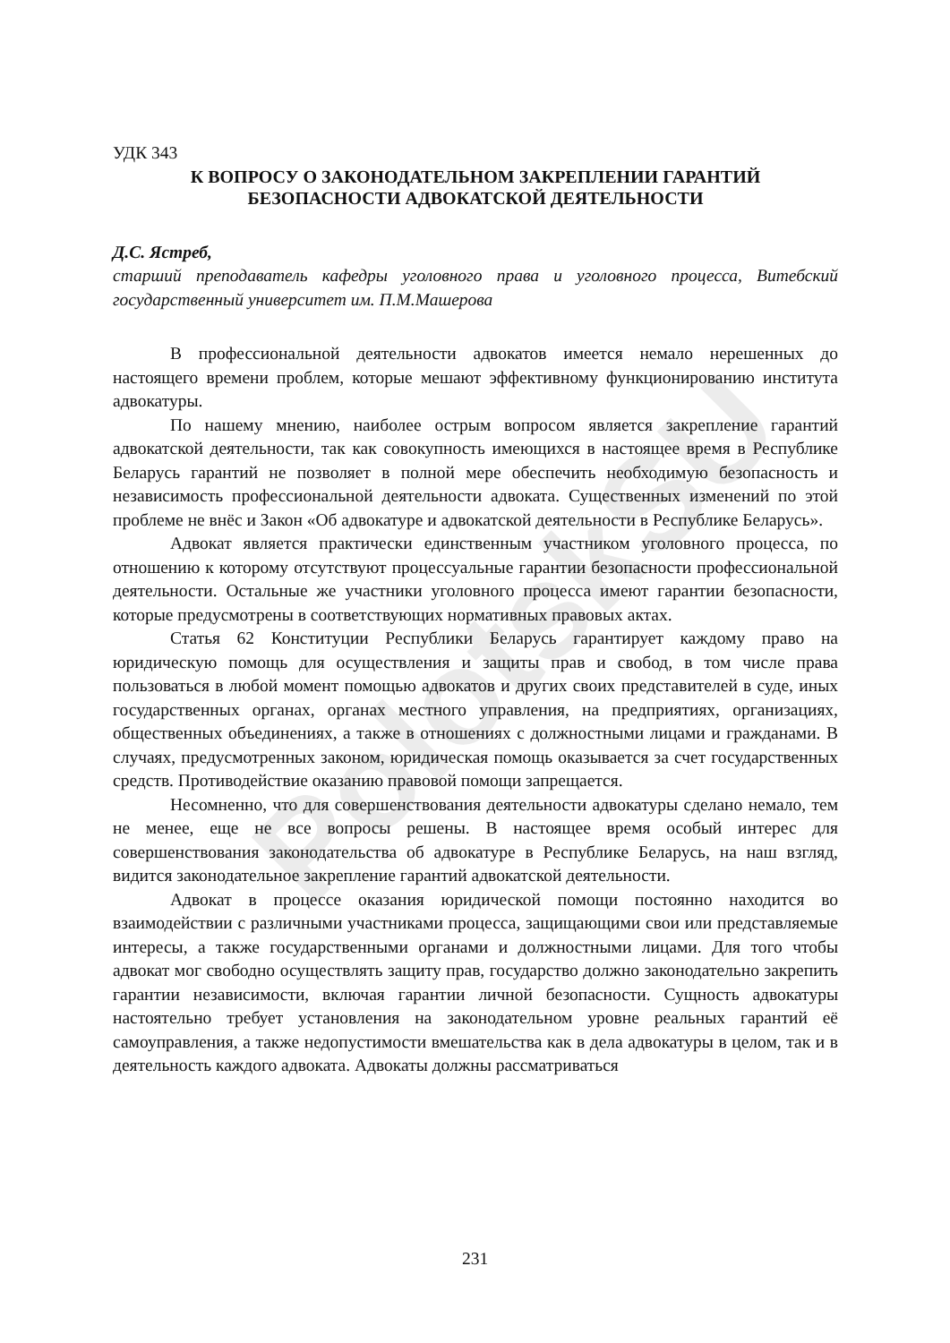PolotskSU
УДК 343
К ВОПРОСУ О ЗАКОНОДАТЕЛЬНОМ ЗАКРЕПЛЕНИИ ГАРАНТИЙ
БЕЗОПАСНОСТИ АДВОКАТСКОЙ ДЕЯТЕЛЬНОСТИ
Д.С. Ястреб,
старший преподаватель кафедры уголовного права и уголовного процесса, Витебский государственный университет им. П.М.Машерова
В профессиональной деятельности адвокатов имеется немало нерешенных до настоящего времени проблем, которые мешают эффективному функционированию института адвокатуры.
По нашему мнению, наиболее острым вопросом является закрепление гарантий адвокатской деятельности, так как совокупность имеющихся в настоящее время в Республике Беларусь гарантий не позволяет в полной мере обеспечить необходимую безопасность и независимость профессиональной деятельности адвоката. Существенных изменений по этой проблеме не внёс и Закон «Об адвокатуре и адвокатской деятельности в Республике Беларусь».
Адвокат является практически единственным участником уголовного процесса, по отношению к которому отсутствуют процессуальные гарантии безопасности профессиональной деятельности. Остальные же участники уголовного процесса имеют гарантии безопасности, которые предусмотрены в соответствующих нормативных правовых актах.
Статья 62 Конституции Республики Беларусь гарантирует каждому право на юридическую помощь для осуществления и защиты прав и свобод, в том числе права пользоваться в любой момент помощью адвокатов и других своих представителей в суде, иных государственных органах, органах местного управления, на предприятиях, организациях, общественных объединениях, а также в отношениях с должностными лицами и гражданами. В случаях, предусмотренных законом, юридическая помощь оказывается за счет государственных средств. Противодействие оказанию правовой помощи запрещается.
Несомненно, что для совершенствования деятельности адвокатуры сделано немало, тем не менее, еще не все вопросы решены. В настоящее время особый интерес для совершенствования законодательства об адвокатуре в Республике Беларусь, на наш взгляд, видится законодательное закрепление гарантий адвокатской деятельности.
Адвокат в процессе оказания юридической помощи постоянно находится во взаимодействии с различными участниками процесса, защищающими свои или представляемые интересы, а также государственными органами и должностными лицами. Для того чтобы адвокат мог свободно осуществлять защиту прав, государство должно законодательно закрепить гарантии независимости, включая гарантии личной безопасности. Сущность адвокатуры настоятельно требует установления на законодательном уровне реальных гарантий её самоуправления, а также недопустимости вмешательства как в дела адвокатуры в целом, так и в деятельность каждого адвоката. Адвокаты должны рассматриваться
231